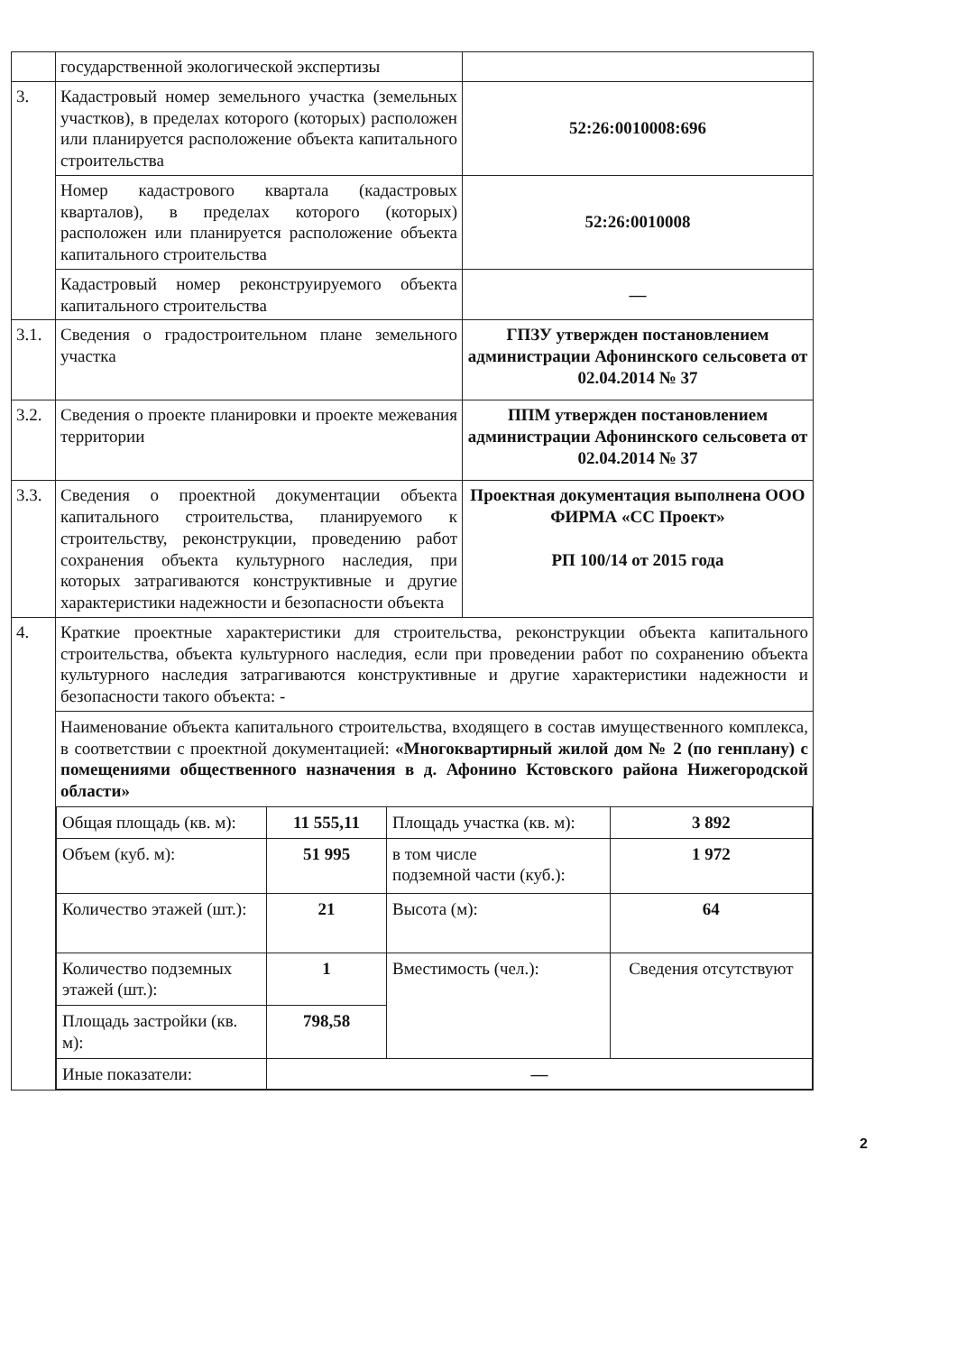| | государственной экологической экспертизы | |
| 3. | Кадастровый номер земельного участка (земельных участков), в пределах которого (которых) расположен или планируется расположение объекта капитального строительства | 52:26:0010008:696 |
| | Номер кадастрового квартала (кадастровых кварталов), в пределах которого (которых) расположен или планируется расположение объекта капитального строительства | 52:26:0010008 |
| | Кадастровый номер реконструируемого объекта капитального строительства | — |
| 3.1. | Сведения о градостроительном плане земельного участка | ГПЗУ утвержден постановлением администрации Афонинского сельсовета от 02.04.2014 № 37 |
| 3.2. | Сведения о проекте планировки и проекте межевания территории | ППМ утвержден постановлением администрации Афонинского сельсовета от 02.04.2014 № 37 |
| 3.3. | Сведения о проектной документации объекта капитального строительства, планируемого к строительству, реконструкции, проведению работ сохранения объекта культурного наследия, при которых затрагиваются конструктивные и другие характеристики надежности и безопасности объекта | Проектная документация выполнена ООО ФИРМА «СС Проект» РП 100/14 от 2015 года |
| 4. | Краткие проектные характеристики для строительства, реконструкции объекта капитального строительства, объекта культурного наследия, если при проведении работ по сохранению объекта культурного наследия затрагиваются конструктивные и другие характеристики надежности и безопасности такого объекта: - | |
| | Наименование объекта капитального строительства, входящего в состав имущественного комплекса, в соответствии с проектной документацией: «Многоквартирный жилой дом № 2 (по генплану) с помещениями общественного назначения в д. Афонино Кстовского района Нижегородской области» / Общая площадь (кв. м): / 11 555,11 / Площадь участка (кв. м): / 3 892 / / Объем (куб. м): / 51 995 / в том числе подземной части (куб.): / 1 972 / / Количество этажей (шт.): / 21 / Высота (м): / 64 / / Количество подземных этажей (шт.): / 1 / Вместимость (чел.): / Сведения отсутствуют / / Площадь застройки (кв. м): / 798,58 / / / / Иные показатели: / — / / / | |
2